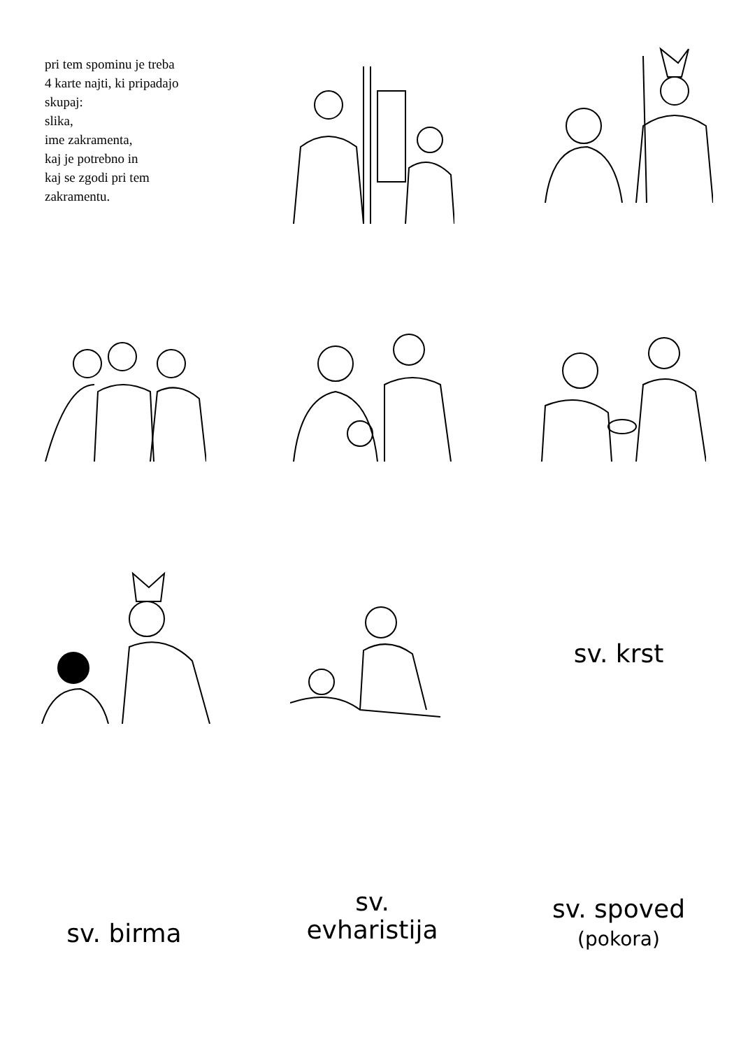pri tem spominu je treba
4 karte najti, ki pripadajo
skupaj:
slika,
ime zakramenta,
kaj je potrebno in
kaj se zgodi pri tem
zakramentu.
sv. krst
sv. birma
sv.
evharistija
sv. spoved
(pokora)